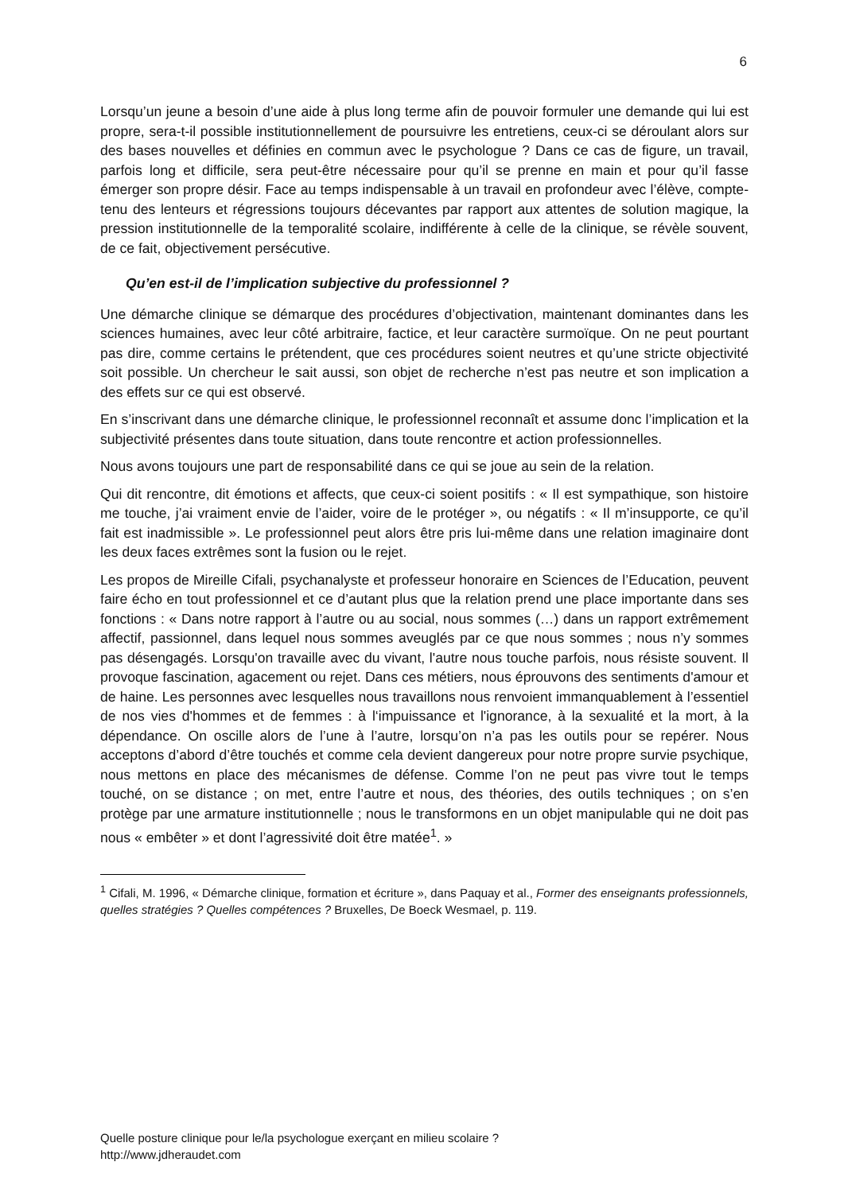6
Lorsqu’un jeune a besoin d’une aide à plus long terme afin de pouvoir formuler une demande qui lui est propre, sera-t-il possible institutionnellement de poursuivre les entretiens, ceux-ci se déroulant alors sur des bases nouvelles et définies en commun avec le psychologue ? Dans ce cas de figure, un travail, parfois long et difficile, sera peut-être nécessaire pour qu’il se prenne en main et pour qu’il fasse émerger son propre désir. Face au temps indispensable à un travail en profondeur avec l’élève, compte-tenu des lenteurs et régressions toujours décevantes par rapport aux attentes de solution magique, la pression institutionnelle de la temporalité scolaire, indifférente à celle de la clinique, se révèle souvent, de ce fait, objectivement persécutive.
Qu’en est-il de l’implication subjective du professionnel ?
Une démarche clinique se démarque des procédures d’objectivation, maintenant dominantes dans les sciences humaines, avec leur côté arbitraire, factice, et leur caractère surmoïque. On ne peut pourtant pas dire, comme certains le prétendent, que ces procédures soient neutres et qu’une stricte objectivité soit possible. Un chercheur le sait aussi, son objet de recherche n’est pas neutre et son implication a des effets sur ce qui est observé.
En s’inscrivant dans une démarche clinique, le professionnel reconnaît et assume donc l’implication et la subjectivité présentes dans toute situation, dans toute rencontre et action professionnelles.
Nous avons toujours une part de responsabilité dans ce qui se joue au sein de la relation.
Qui dit rencontre, dit émotions et affects, que ceux-ci soient positifs : « Il est sympathique, son histoire me touche, j’ai vraiment envie de l’aider, voire de le protéger », ou négatifs : « Il m’insupporte, ce qu’il fait est inadmissible ». Le professionnel peut alors être pris lui-même dans une relation imaginaire dont les deux faces extrêmes sont la fusion ou le rejet.
Les propos de Mireille Cifali, psychanalyste et professeur honoraire en Sciences de l’Education, peuvent faire écho en tout professionnel et ce d’autant plus que la relation prend une place importante dans ses fonctions : « Dans notre rapport à l’autre ou au social, nous sommes (…) dans un rapport extrêmement affectif, passionnel, dans lequel nous sommes aveuglés par ce que nous sommes ; nous n’y sommes pas désengagés. Lorsqu'on travaille avec du vivant, l'autre nous touche parfois, nous résiste souvent. Il provoque fascination, agacement ou rejet. Dans ces métiers, nous éprouvons des sentiments d'amour et de haine. Les personnes avec lesquelles nous travaillons nous renvoient immanquablement à l’essentiel de nos vies d'hommes et de femmes : à l‘impuissance et l'ignorance, à la sexualité et la mort, à la dépendance. On oscille alors de l’une à l’autre, lorsqu’on n’a pas les outils pour se repérer. Nous acceptons d’abord d’être touchés et comme cela devient dangereux pour notre propre survie psychique, nous mettons en place des mécanismes de défense. Comme l’on ne peut pas vivre tout le temps touché, on se distance ; on met, entre l’autre et nous, des théories, des outils techniques ; on s’en protège par une armature institutionnelle ; nous le transformons en un objet manipulable qui ne doit pas nous « embêter » et dont l’agressivité doit être matée<sup>1</sup>. »
<sup>1</sup> Cifali, M. 1996, « Démarche clinique, formation et écriture », dans Paquay et al., Former des enseignants professionnels, quelles stratégies ? Quelles compétences ? Bruxelles, De Boeck Wesmael, p. 119.
Quelle posture clinique pour le/la psychologue exerçant en milieu scolaire ?
http://www.jdheraudet.com